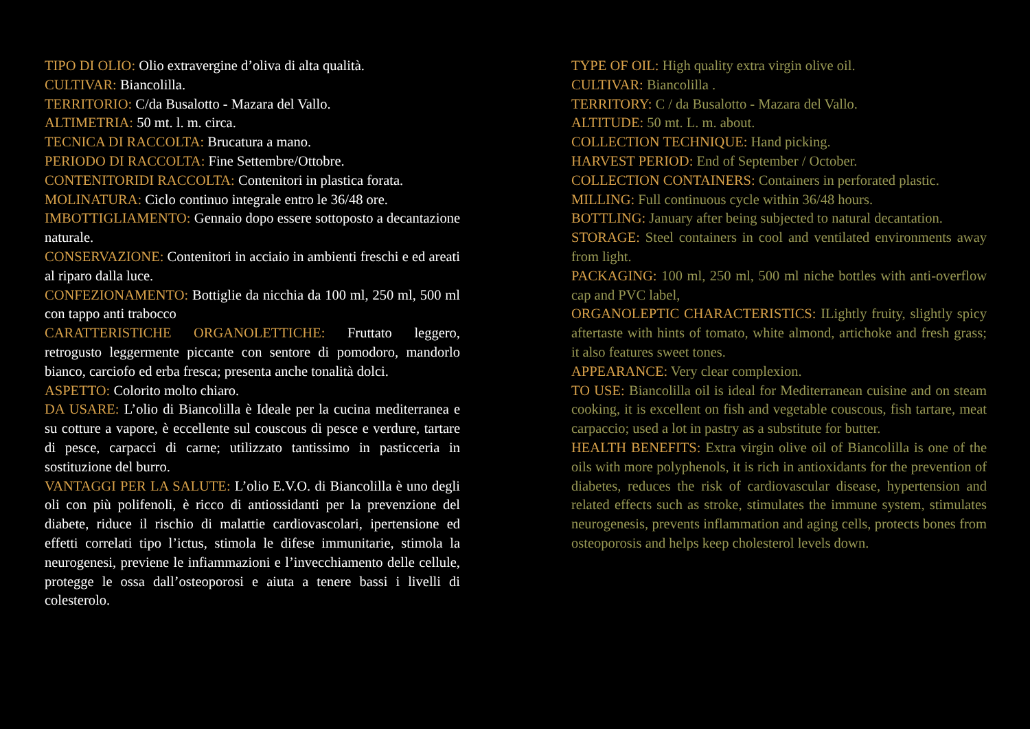TIPO DI OLIO: Olio extravergine d’oliva di alta qualità.
CULTIVAR: Biancolilla.
TERRITORIO: C/da Busalotto - Mazara del Vallo.
ALTIMETRIA: 50 mt. l. m. circa.
TECNICA DI RACCOLTA: Brucatura a mano.
PERIODO DI RACCOLTA: Fine Settembre/Ottobre.
CONTENITORIDI RACCOLTA: Contenitori in plastica forata.
MOLINATURA: Ciclo continuo integrale entro le 36/48 ore.
IMBOTTIGLIAMENTO: Gennaio dopo essere sottoposto a decantazione naturale.
CONSERVAZIONE: Contenitori in acciaio in ambienti freschi e ed areati al riparo dalla luce.
CONFEZIONAMENTO: Bottiglie da nicchia da 100 ml, 250 ml, 500 ml con tappo anti trabocco
CARATTERISTICHE ORGANOLETTICHE: Fruttato leggero, retrogusto leggermente piccante con sentore di pomodoro, mandorlo bianco, carciofo ed erba fresca; presenta anche tonalità dolci.
ASPETTO: Colorito molto chiaro.
DA USARE: L’olio di Biancolilla è Ideale per la cucina mediterranea e su cotture a vapore, è eccellente sul couscous di pesce e verdure, tartare di pesce, carpacci di carne; utilizzato tantissimo in pasticceria in sostituzione del burro.
VANTAGGI PER LA SALUTE: L’olio E.V.O. di Biancolilla è uno degli oli con più polifenoli, è ricco di antiossidanti per la prevenzione del diabete, riduce il rischio di malattie cardiovascolari, ipertensione ed effetti correlati tipo l’ictus, stimola le difese immunitarie, stimola la neurogenesi, previene le infiammazioni e l’invecchiamento delle cellule, protegge le ossa dall’osteoporosi e aiuta a tenere bassi i livelli di colesterolo.
TYPE OF OIL: High quality extra virgin olive oil.
CULTIVAR: Biancolilla .
TERRITORY: C / da Busalotto - Mazara del Vallo.
ALTITUDE: 50 mt. L. m. about.
COLLECTION TECHNIQUE: Hand picking.
HARVEST PERIOD: End of September / October.
COLLECTION CONTAINERS: Containers in perforated plastic.
MILLING: Full continuous cycle within 36/48 hours.
BOTTLING: January after being subjected to natural decantation.
STORAGE: Steel containers in cool and ventilated environments away from light.
PACKAGING: 100 ml, 250 ml, 500 ml niche bottles with anti-overflow cap and PVC label,
ORGANOLEPTIC CHARACTERISTICS: ILightly fruity, slightly spicy aftertaste with hints of tomato, white almond, artichoke and fresh grass; it also features sweet tones.
APPEARANCE: Very clear complexion.
TO USE: Biancolilla oil is ideal for Mediterranean cuisine and on steam cooking, it is excellent on fish and vegetable couscous, fish tartare, meat carpaccio; used a lot in pastry as a substitute for butter.
HEALTH BENEFITS: Extra virgin olive oil of Biancolilla is one of the oils with more polyphenols, it is rich in antioxidants for the prevention of diabetes, reduces the risk of cardiovascular disease, hypertension and related effects such as stroke, stimulates the immune system, stimulates neurogenesis, prevents inflammation and aging cells, protects bones from osteoporosis and helps keep cholesterol levels down.